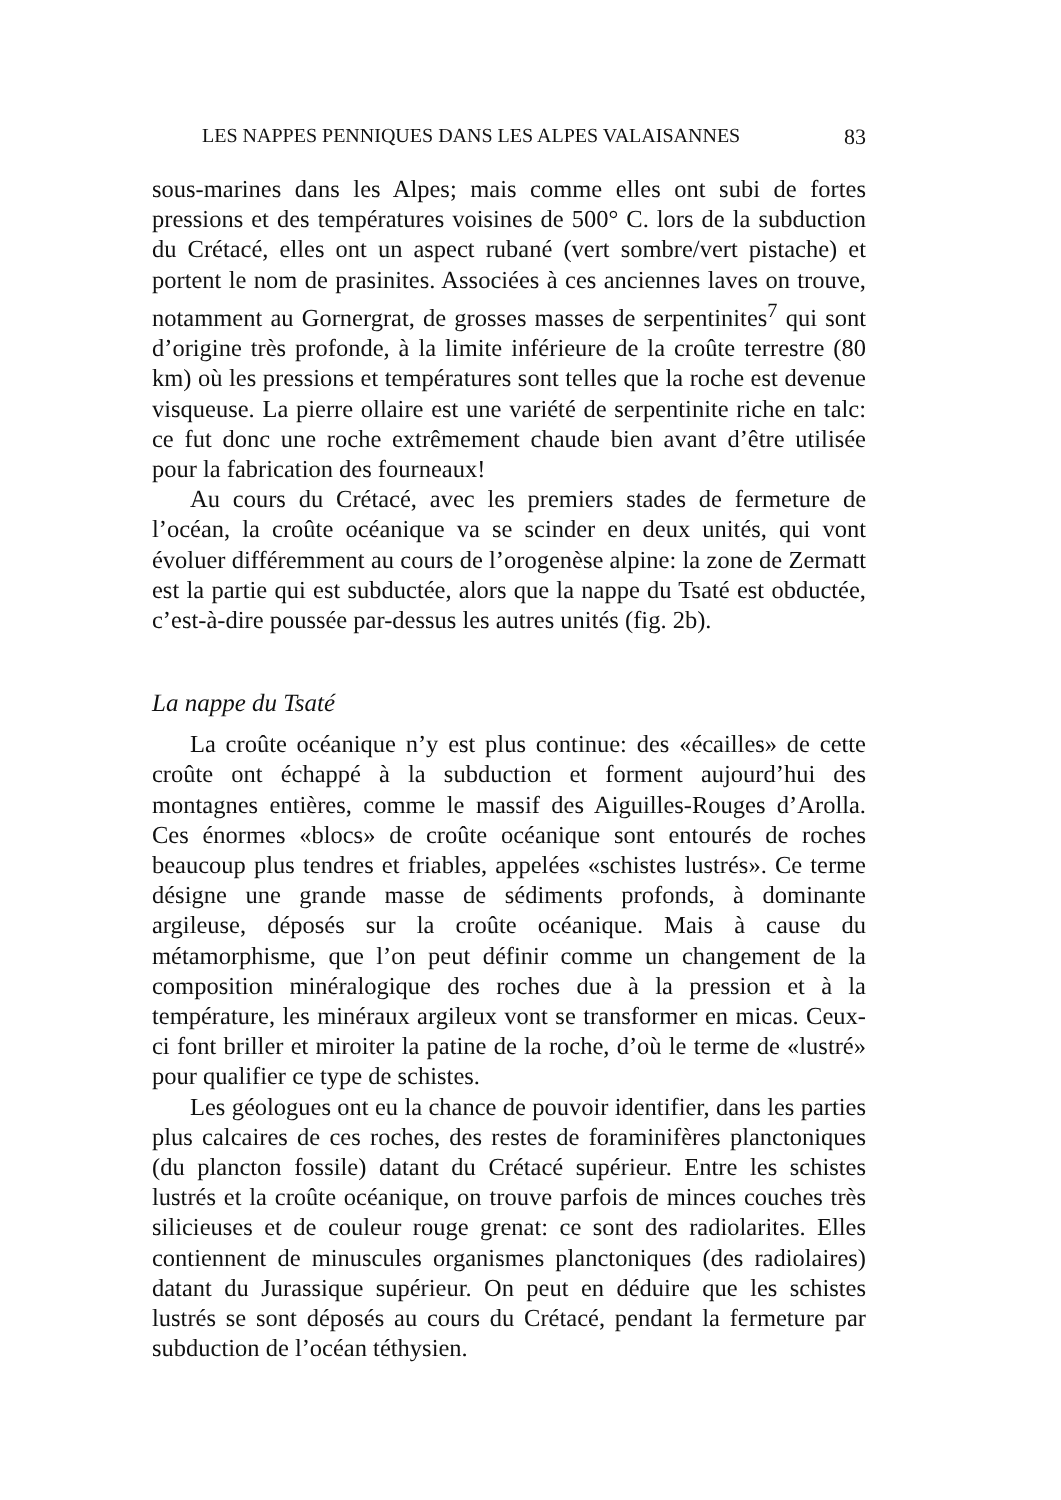LES NAPPES PENNIQUES DANS LES ALPES VALAISANNES 83
sous-marines dans les Alpes; mais comme elles ont subi de fortes pressions et des températures voisines de 500° C. lors de la subduction du Crétacé, elles ont un aspect rubané (vert sombre/vert pistache) et portent le nom de prasinites. Associées à ces anciennes laves on trouve, notamment au Gornergrat, de grosses masses de serpentinites<sup>7</sup> qui sont d’origine très profonde, à la limite inférieure de la croûte terrestre (80 km) où les pressions et températures sont telles que la roche est devenue visqueuse. La pierre ollaire est une variété de serpentinite riche en talc: ce fut donc une roche extrêmement chaude bien avant d’être utilisée pour la fabrication des fourneaux!
Au cours du Crétacé, avec les premiers stades de fermeture de l’océan, la croûte océanique va se scinder en deux unités, qui vont évoluer différemment au cours de l’orogenèse alpine: la zone de Zermatt est la partie qui est subductée, alors que la nappe du Tsaté est obductée, c’est-à-dire poussée par-dessus les autres unités (fig. 2b).
La nappe du Tsaté
La croûte océanique n’y est plus continue: des «écailles» de cette croûte ont échappé à la subduction et forment aujourd’hui des montagnes entières, comme le massif des Aiguilles-Rouges d’Arolla. Ces énormes «blocs» de croûte océanique sont entourés de roches beaucoup plus tendres et friables, appelées «schistes lustrés». Ce terme désigne une grande masse de sédiments profonds, à dominante argileuse, déposés sur la croûte océanique. Mais à cause du métamorphisme, que l’on peut définir comme un changement de la composition minéralogique des roches due à la pression et à la température, les minéraux argileux vont se transformer en micas. Ceux-ci font briller et miroiter la patine de la roche, d’où le terme de «lustré» pour qualifier ce type de schistes.
Les géologues ont eu la chance de pouvoir identifier, dans les parties plus calcaires de ces roches, des restes de foraminifères planctoniques (du plancton fossile) datant du Crétacé supérieur. Entre les schistes lustrés et la croûte océanique, on trouve parfois de minces couches très silicieuses et de couleur rouge grenat: ce sont des radiolarites. Elles contiennent de minuscules organismes planctoniques (des radiolaires) datant du Jurassique supérieur. On peut en déduire que les schistes lustrés se sont déposés au cours du Crétacé, pendant la fermeture par subduction de l’océan téthysien.